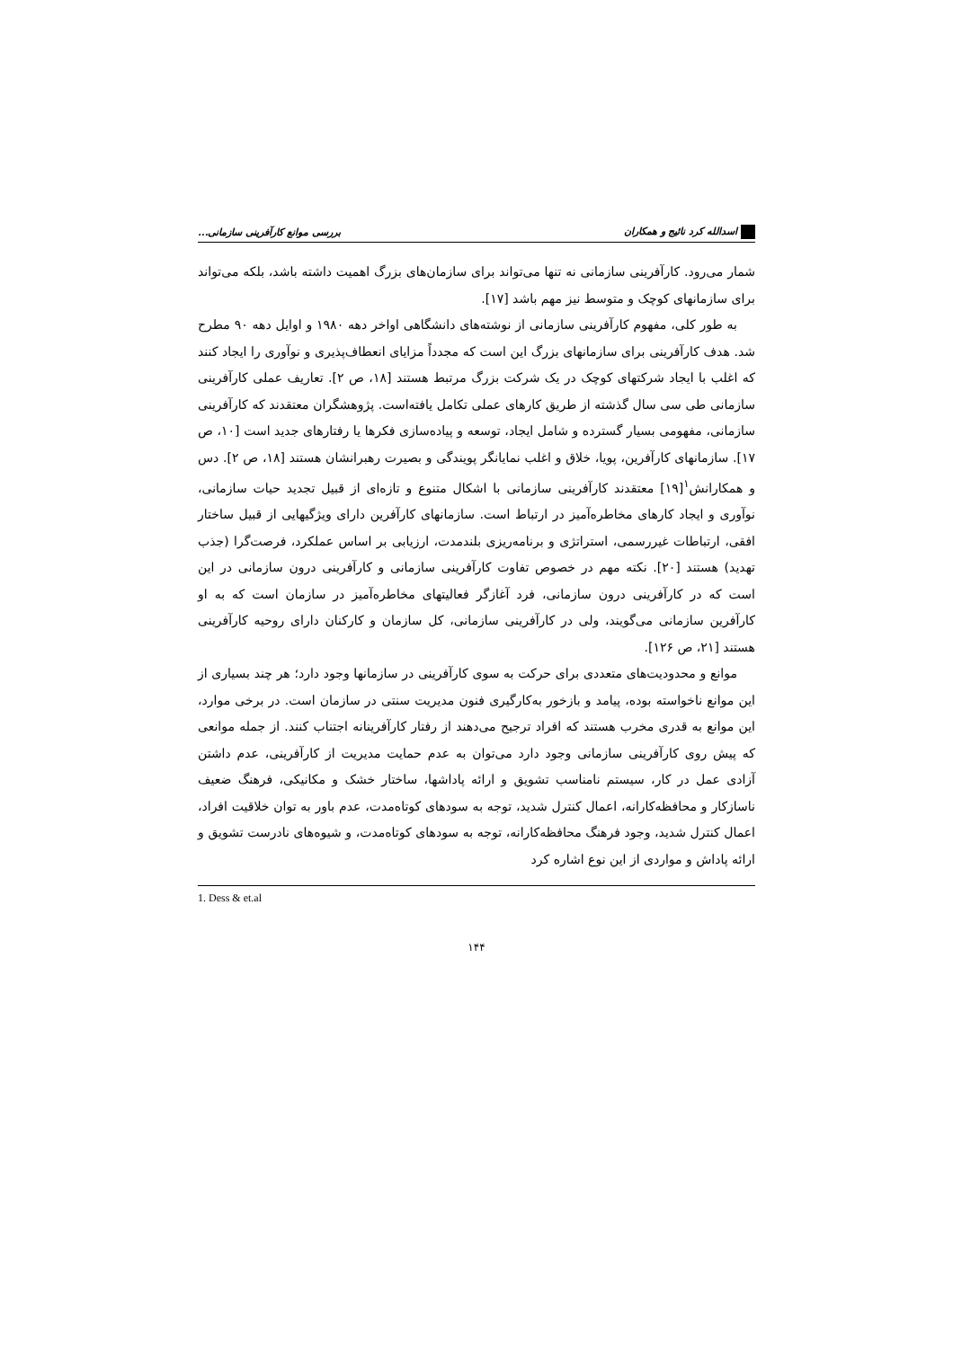اسدالله کرد نائیج و همکاران بررسی موانع کارآفرینی سازمانی...
شمار می‌رود. کارآفرینی سازمانی نه تنها می‌تواند برای سازمان‌های بزرگ اهمیت داشته باشد، بلکه می‌تواند برای سازمانهای کوچک و متوسط نیز مهم باشد [۱۷].
به طور کلی، مفهوم کارآفرینی سازمانی از نوشته‌های دانشگاهی اواخر دهه ۱۹۸۰ و اوایل دهه ۹۰ مطرح شد. هدف کارآفرینی برای سازمانهای بزرگ این است که مجدداً مزایای انعطاف‌پذیری و نوآوری را ایجاد کنند که اغلب با ایجاد شرکتهای کوچک در یک شرکت بزرگ مرتبط هستند [۱۸، ص ۲]. تعاریف عملی کارآفرینی سازمانی طی سی سال گذشته از طریق کارهای عملی تکامل یافته‌است. پژوهشگران معتقدند که کارآفرینی سازمانی، مفهومی بسیار گسترده و شامل ایجاد، توسعه و پیاده‌سازی فکرها یا رفتارهای جدید است [۱۰، ص ۱۷]. سازمانهای کارآفرین، پویا، خلاق و اغلب نمایانگر پویندگی و بصیرت رهبرانشان هستند [۱۸، ص ۲]. دس و همکارانش<sup>۱</sup>[۱۹] معتقدند کارآفرینی سازمانی با اشکال متنوع و تازه‌ای از قبیل تجدید حیات سازمانی، نوآوری و ایجاد کارهای مخاطره‌آمیز در ارتباط است. سازمانهای کارآفرین دارای ویژگیهایی از قبیل ساختار افقی، ارتباطات غیررسمی، استراتژی و برنامه‌ریزی بلندمدت، ارزیابی بر اساس عملکرد، فرصت‌گرا (جذب تهدید) هستند [۲۰]. نکته مهم در خصوص تفاوت کارآفرینی سازمانی و کارآفرینی درون سازمانی در این است که در کارآفرینی درون سازمانی، فرد آغازگر فعالیتهای مخاطره‌آمیز در سازمان است که به او کارآفرین سازمانی می‌گویند، ولی در کارآفرینی سازمانی، کل سازمان و کارکنان دارای روحیه کارآفرینی هستند [۲۱، ص ۱۲۶].
موانع و محدودیت‌های متعددی برای حرکت به سوی کارآفرینی در سازمانها وجود دارد؛ هر چند بسیاری از این موانع ناخواسته بوده، پیامد و بازخور به‌کارگیری فنون مدیریت سنتی در سازمان است. در برخی موارد، این موانع به قدری مخرب هستند که افراد ترجیح می‌دهند از رفتار کارآفرینانه اجتناب کنند. از جمله موانعی که پیش روی کارآفرینی سازمانی وجود دارد می‌توان به عدم حمایت مدیریت از کارآفرینی، عدم داشتن آزادی عمل در کار، سیستم نامناسب تشویق و ارائه پاداشها، ساختار خشک و مکانیکی، فرهنگ ضعیف ناسازکار و محافظه‌کارانه، اعمال کنترل شدید، توجه به سودهای کوتاه‌مدت، عدم باور به توان خلاقیت افراد، اعمال کنترل شدید، وجود فرهنگ محافظه‌کارانه، توجه به سودهای کوتاه‌مدت، و شیوه‌های نادرست تشویق و ارائه پاداش و مواردی از این نوع اشاره کرد
1. Dess & et.al
۱۴۴